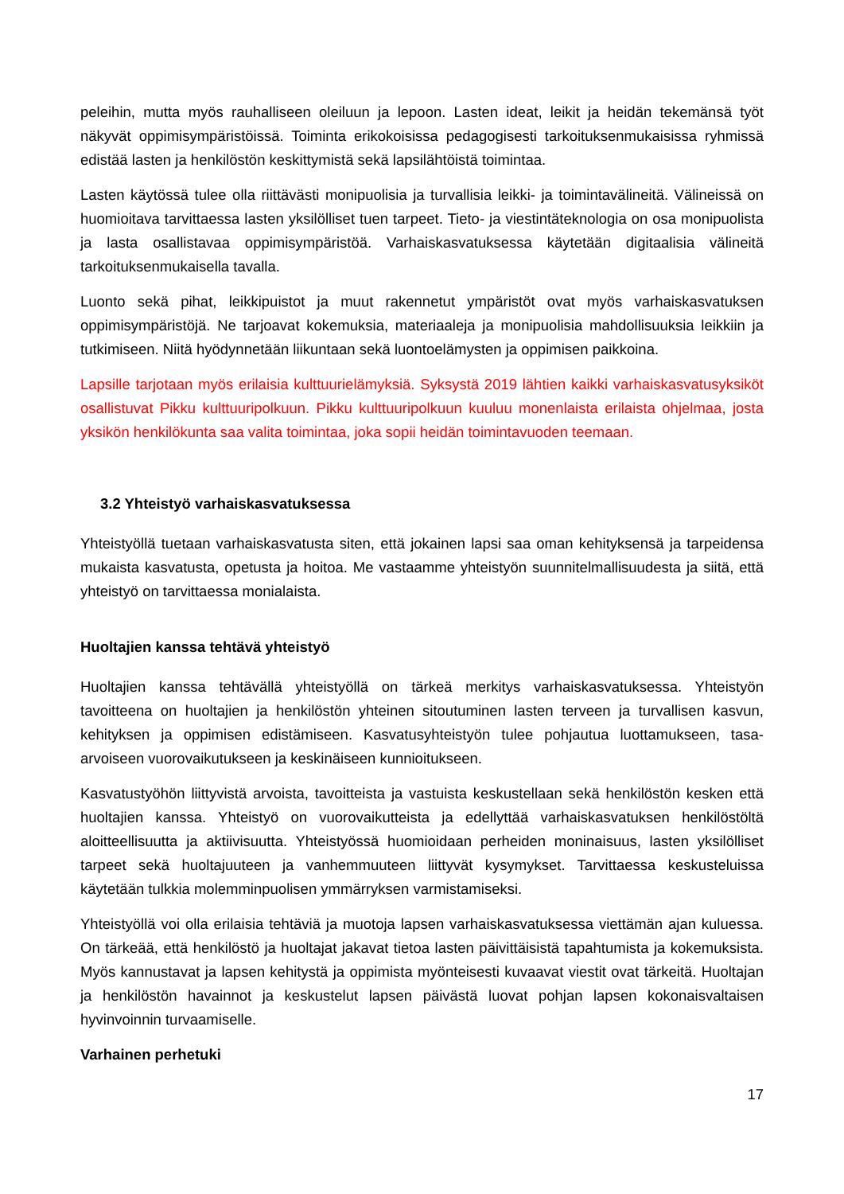peleihin, mutta myös rauhalliseen oleiluun ja lepoon. Lasten ideat, leikit ja heidän tekemänsä työt näkyvät oppimisympäristöissä. Toiminta erikokoisissa pedagogisesti tarkoituksenmukaisissa ryhmissä edistää lasten ja henkilöstön keskittymistä sekä lapsilähtöistä toimintaa.
Lasten käytössä tulee olla riittävästi monipuolisia ja turvallisia leikki- ja toimintavälineitä. Välineissä on huomioitava tarvittaessa lasten yksilölliset tuen tarpeet. Tieto- ja viestintäteknologia on osa monipuolista ja lasta osallistavaa oppimisympäristöä. Varhaiskasvatuksessa käytetään digitaalisia välineitä tarkoituksenmukaisella tavalla.
Luonto sekä pihat, leikkipuistot ja muut rakennetut ympäristöt ovat myös varhaiskasvatuksen oppimisympäristöjä. Ne tarjoavat kokemuksia, materiaaleja ja monipuolisia mahdollisuuksia leikkiin ja tutkimiseen. Niitä hyödynnetään liikuntaan sekä luontoelämysten ja oppimisen paikkoina.
Lapsille tarjotaan myös erilaisia kulttuurielämyksiä. Syksystä 2019 lähtien kaikki varhaiskasvatusyksiköt osallistuvat Pikku kulttuuripolkuun. Pikku kulttuuripolkuun kuuluu monenlaista erilaista ohjelmaa, josta yksikön henkilökunta saa valita toimintaa, joka sopii heidän toimintavuoden teemaan.
3.2 Yhteistyö varhaiskasvatuksessa
Yhteistyöllä tuetaan varhaiskasvatusta siten, että jokainen lapsi saa oman kehityksensä ja tarpeidensa mukaista kasvatusta, opetusta ja hoitoa. Me vastaamme yhteistyön suunnitelmallisuudesta ja siitä, että yhteistyö on tarvittaessa monialaista.
Huoltajien kanssa tehtävä yhteistyö
Huoltajien kanssa tehtävällä yhteistyöllä on tärkeä merkitys varhaiskasvatuksessa. Yhteistyön tavoitteena on huoltajien ja henkilöstön yhteinen sitoutuminen lasten terveen ja turvallisen kasvun, kehityksen ja oppimisen edistämiseen. Kasvatusyhteistyön tulee pohjautua luottamukseen, tasa-arvoiseen vuorovaikutukseen ja keskinäiseen kunnioitukseen.
Kasvatustyöhön liittyvistä arvoista, tavoitteista ja vastuista keskustellaan sekä henkilöstön kesken että huoltajien kanssa. Yhteistyö on vuorovaikutteista ja edellyttää varhaiskasvatuksen henkilöstöltä aloitteellisuutta ja aktiivisuutta. Yhteistyössä huomioidaan perheiden moninaisuus, lasten yksilölliset tarpeet sekä huoltajuuteen ja vanhemmuuteen liittyvät kysymykset. Tarvittaessa keskusteluissa käytetään tulkkia molemminpuolisen ymmärryksen varmistamiseksi.
Yhteistyöllä voi olla erilaisia tehtäviä ja muotoja lapsen varhaiskasvatuksessa viettämän ajan kuluessa. On tärkeää, että henkilöstö ja huoltajat jakavat tietoa lasten päivittäisistä tapahtumista ja kokemuksista. Myös kannustavat ja lapsen kehitystä ja oppimista myönteisesti kuvaavat viestit ovat tärkeitä. Huoltajan ja henkilöstön havainnot ja keskustelut lapsen päivästä luovat pohjan lapsen kokonaisvaltaisen hyvinvoinnin turvaamiselle.
Varhainen perhetuki
17